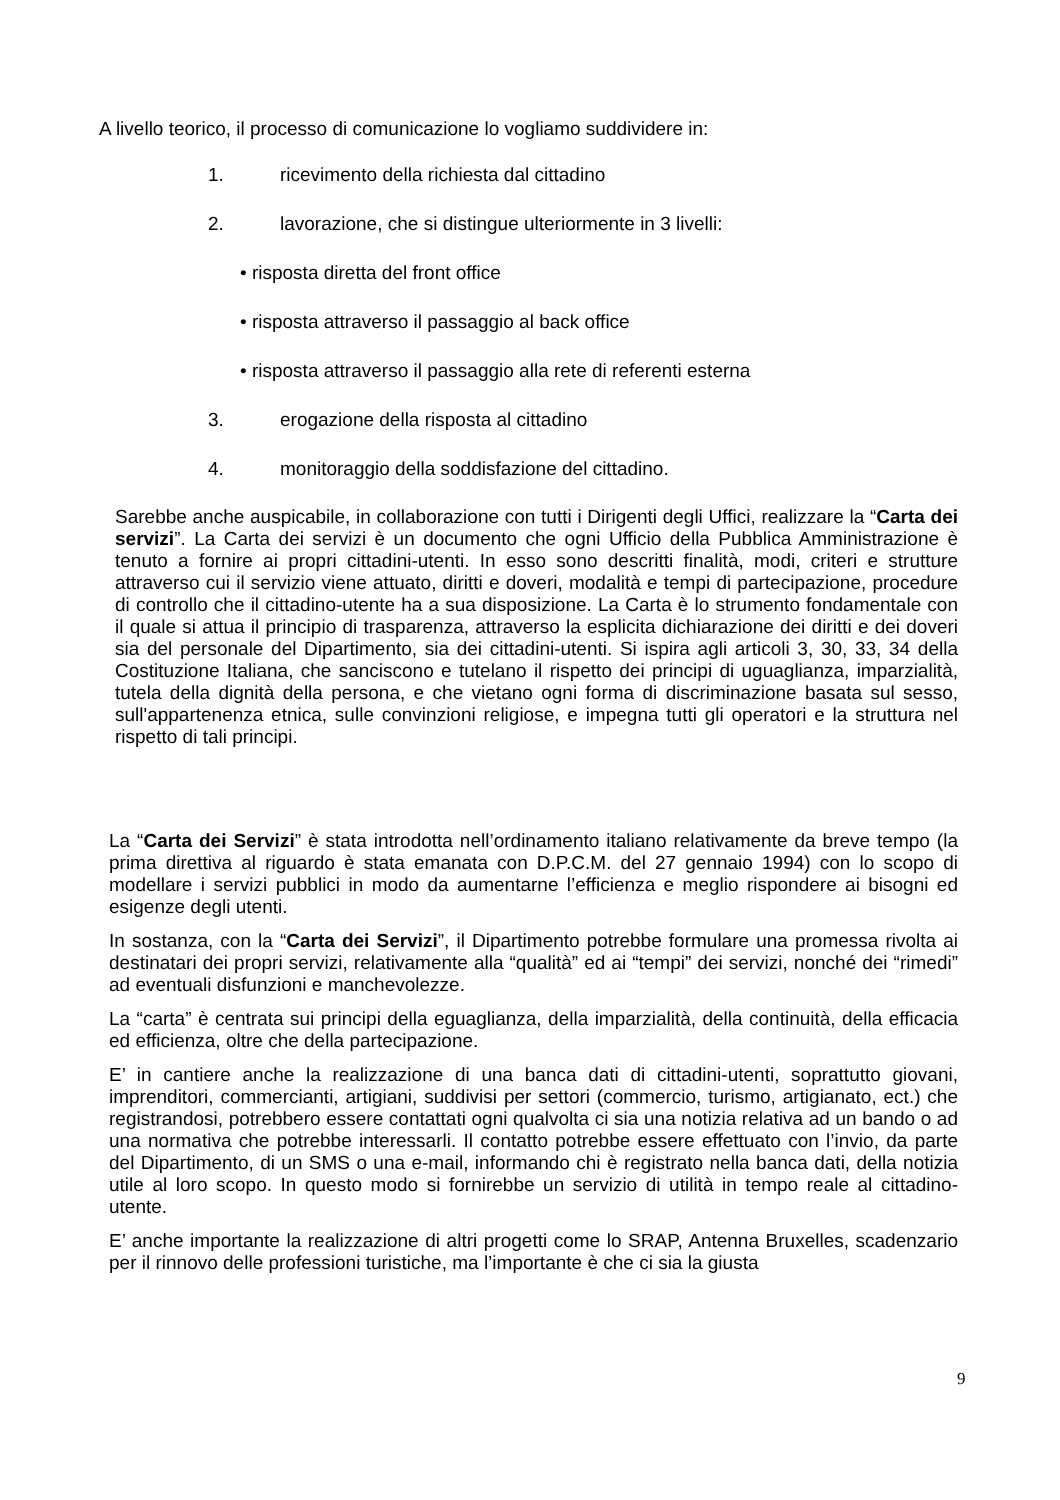A livello teorico, il processo di comunicazione lo vogliamo suddividere in:
1. ricevimento della richiesta dal cittadino
2. lavorazione, che si distingue ulteriormente in 3 livelli:
• risposta diretta del front office
• risposta attraverso il passaggio al back office
• risposta attraverso il passaggio alla rete di referenti esterna
3. erogazione della risposta al cittadino
4. monitoraggio della soddisfazione del cittadino.
Sarebbe anche auspicabile, in collaborazione con tutti i Dirigenti degli Uffici, realizzare la “Carta dei servizi”. La Carta dei servizi è un documento che ogni Ufficio della Pubblica Amministrazione è tenuto a fornire ai propri cittadini-utenti. In esso sono descritti finalità, modi, criteri e strutture attraverso cui il servizio viene attuato, diritti e doveri, modalità e tempi di partecipazione, procedure di controllo che il cittadino-utente ha a sua disposizione. La Carta è lo strumento fondamentale con il quale si attua il principio di trasparenza, attraverso la esplicita dichiarazione dei diritti e dei doveri sia del personale del Dipartimento, sia dei cittadini-utenti. Si ispira agli articoli 3, 30, 33, 34 della Costituzione Italiana, che sanciscono e tutelano il rispetto dei principi di uguaglianza, imparzialità, tutela della dignità della persona, e che vietano ogni forma di discriminazione basata sul sesso, sull'appartenenza etnica, sulle convinzioni religiose, e impegna tutti gli operatori e la struttura nel rispetto di tali principi.
La “Carta dei Servizi” è stata introdotta nell’ordinamento italiano relativamente da breve tempo (la prima direttiva al riguardo è stata emanata con D.P.C.M. del 27 gennaio 1994) con lo scopo di modellare i servizi pubblici in modo da aumentarne l’efficienza e meglio rispondere ai bisogni ed esigenze degli utenti.
In sostanza, con la “Carta dei Servizi”, il Dipartimento potrebbe formulare una promessa rivolta ai destinatari dei propri servizi, relativamente alla “qualità” ed ai “tempi” dei servizi, nonché dei “rimedi” ad eventuali disfunzioni e manchevolezze.
La “carta” è centrata sui principi della eguaglianza, della imparzialità, della continuità, della efficacia ed efficienza, oltre che della partecipazione.
E’ in cantiere anche la realizzazione di una banca dati di cittadini-utenti, soprattutto giovani, imprenditori, commercianti, artigiani, suddivisi per settori (commercio, turismo, artigianato, ect.) che registrandosi, potrebbero essere contattati ogni qualvolta ci sia una notizia relativa ad un bando o ad una normativa che potrebbe interessarli. Il contatto potrebbe essere effettuato con l’invio, da parte del Dipartimento, di un SMS o una e-mail, informando chi è registrato nella banca dati, della notizia utile al loro scopo. In questo modo si fornirebbe un servizio di utilità in tempo reale al cittadino-utente.
E’ anche importante la realizzazione di altri progetti come lo SRAP, Antenna Bruxelles, scadenzario per il rinnovo delle professioni turistiche, ma l’importante è che ci sia la giusta
9